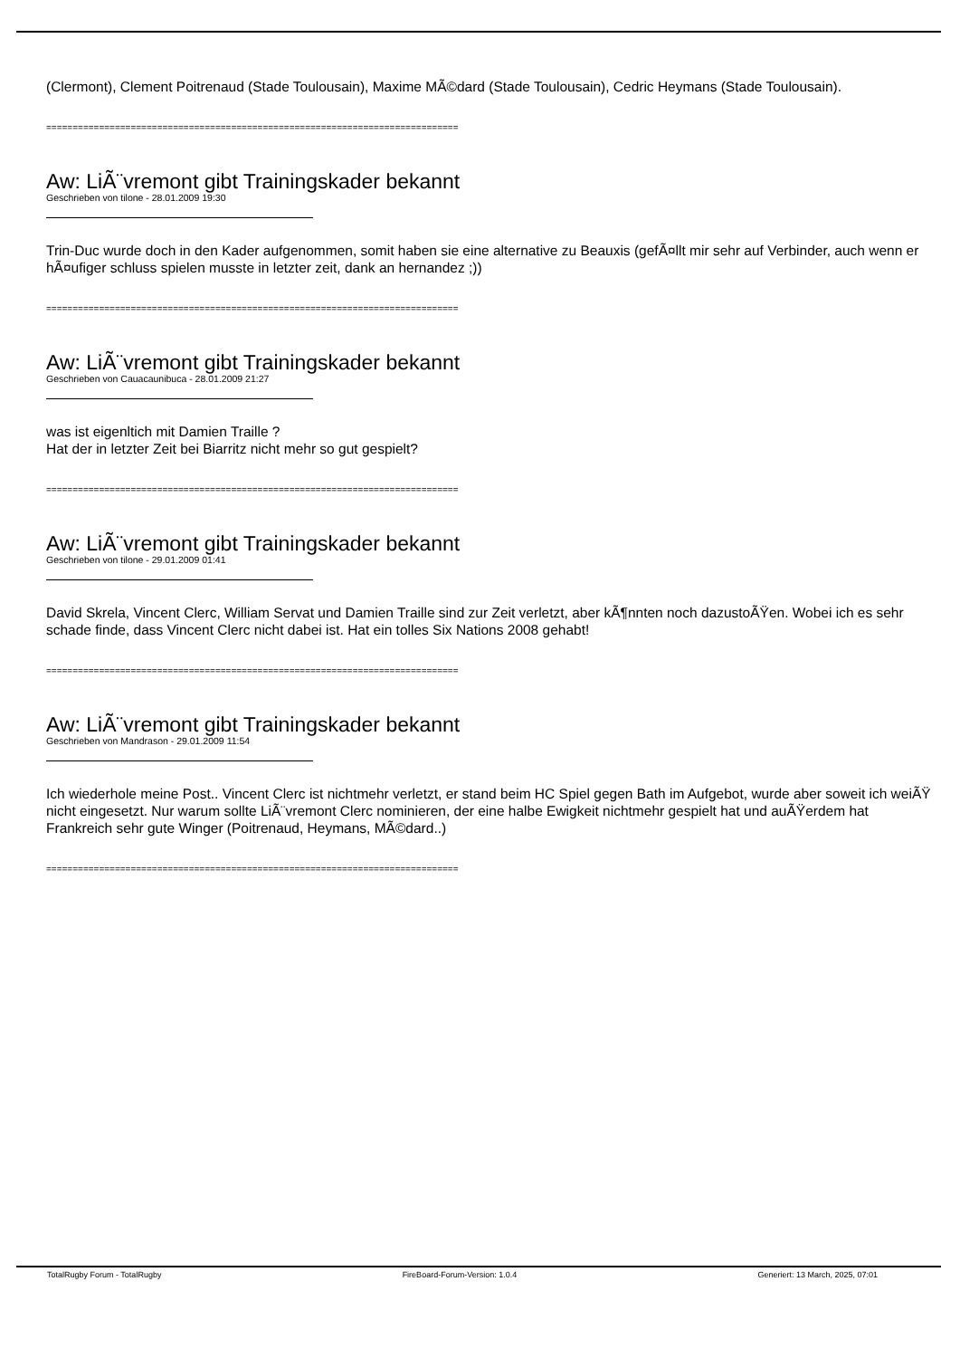(Clermont), Clement Poitrenaud (Stade Toulousain), Maxime MÃ©dard (Stade Toulousain), Cedric Heymans (Stade Toulousain).
==============================================================================
Aw: LiÃ¨vremont gibt Trainingskader bekannt
Geschrieben von tilone - 28.01.2009 19:30
Trin-Duc wurde doch in den Kader aufgenommen, somit haben sie eine alternative zu Beauxis (gefÃ¤llt mir sehr auf Verbinder, auch wenn er hÃ¤ufiger schluss spielen musste in letzter zeit, dank an hernandez ;))
==============================================================================
Aw: LiÃ¨vremont gibt Trainingskader bekannt
Geschrieben von Cauacaunibuca - 28.01.2009 21:27
was ist eigenltich mit Damien Traille ?
Hat der in letzter Zeit bei Biarritz nicht mehr so gut gespielt?
==============================================================================
Aw: LiÃ¨vremont gibt Trainingskader bekannt
Geschrieben von tilone - 29.01.2009 01:41
David Skrela, Vincent Clerc, William Servat und Damien Traille sind zur Zeit verletzt, aber kÃ¶nnten noch dazustoÃŸen. Wobei ich es sehr schade finde, dass Vincent Clerc nicht dabei ist. Hat ein tolles Six Nations 2008 gehabt!
==============================================================================
Aw: LiÃ¨vremont gibt Trainingskader bekannt
Geschrieben von Mandrason - 29.01.2009 11:54
Ich wiederhole meine Post.. Vincent Clerc ist nichtmehr verletzt, er stand beim HC Spiel gegen Bath im Aufgebot, wurde aber soweit ich weiÃŸ nicht eingesetzt. Nur warum sollte LiÃ¨vremont Clerc nominieren, der eine halbe Ewigkeit nichtmehr gespielt hat und auÃŸerdem hat Frankreich sehr gute Winger (Poitrenaud, Heymans, MÃ©dard..)
==============================================================================
TotalRugby Forum - TotalRugby FireBoard-Forum-Version: 1.0.4 Generiert: 13 March, 2025, 07:01